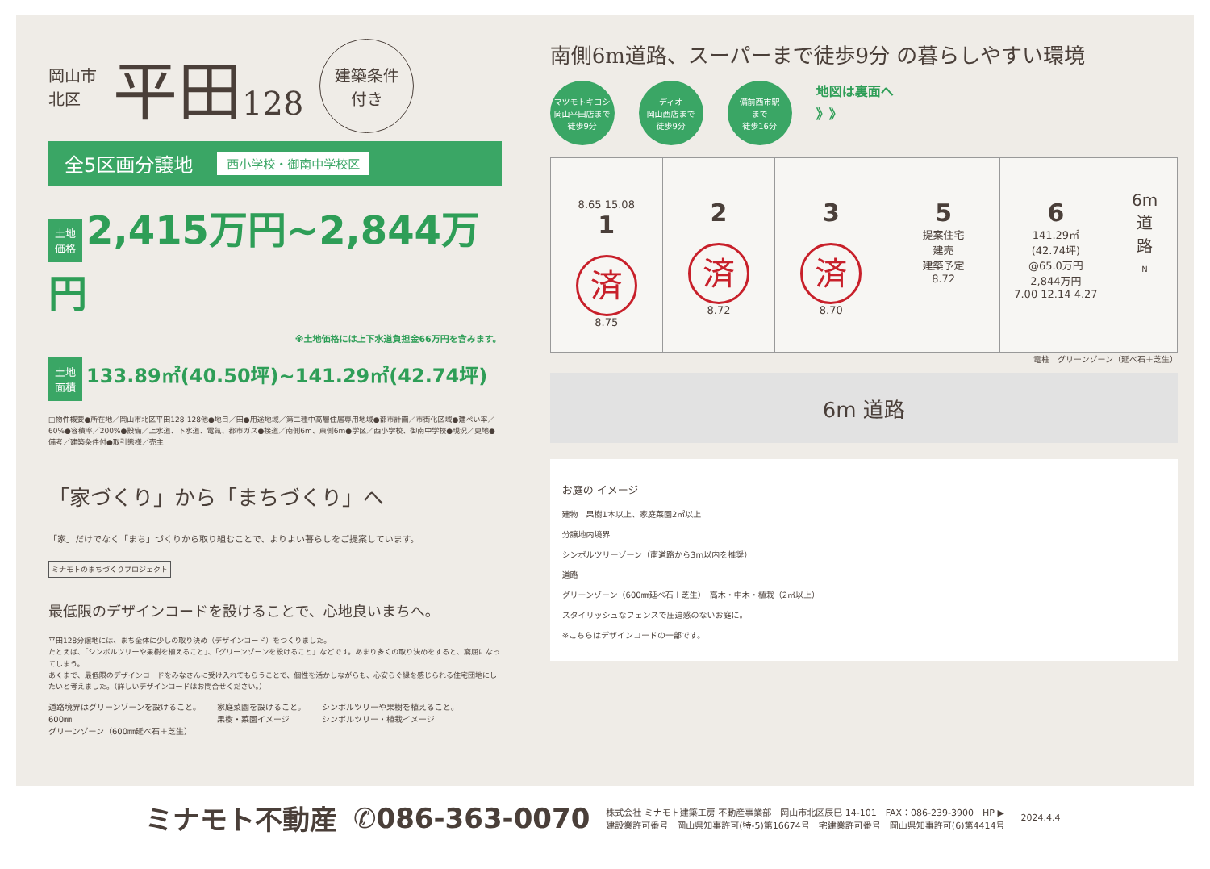岡山市
北区
平田128
建築条件
付き
全5区画分譲地 西小学校・御南中学校区
土地
価格 2,415万円~2,844万円
※土地価格には上下水道負担金66万円を含みます。
土地
面積 133.89㎡(40.50坪)~141.29㎡(42.74坪)
□物件概要●所在地／岡山市北区平田128-128他●地目／田●用途地域／第二種中高層住居専用地域●都市計画／市街化区域●建ぺい率／60%●容積率／200%●設備／上水道、下水道、電気、都市ガス●接道／南側6m、東側6m●学区／西小学校、御南中学校●現況／更地●備考／建築条件付●取引態様／売主
「家づくり」から「まちづくり」へ
「家」だけでなく「まち」づくりから取り組むことで、よりよい暮らしをご提案しています。
ミナモトのまちづくりプロジェクト
最低限のデザインコードを設けることで、心地良いまちへ。
平田128分譲地には、まち全体に少しの取り決め（デザインコード）をつくりました。
たとえば、「シンボルツリーや果樹を植えること」、「グリーンゾーンを設けること」などです。あまり多くの取り決めをすると、窮屈になってしまう。
あくまで、最低限のデザインコードをみなさんに受け入れてもらうことで、個性を活かしながらも、心安らぐ緑を感じられる住宅団地にしたいと考えました。（詳しいデザインコードはお問合せください。）
道路境界はグリーンゾーンを設けること。
600㎜
グリーンゾーン（600㎜延べ石＋芝生）
家庭菜園を設けること。
果樹・菜園イメージ
シンボルツリーや果樹を植えること。
シンボルツリー・植栽イメージ
南側6m道路、スーパーまで徒歩9分 の暮らしやすい環境
マツモトキヨシ
岡山平田店まで
徒歩9分
ディオ
岡山西店まで
徒歩9分
備前西市駅
まで
徒歩16分
地図は裏面へ
》》
8.65 15.08
1
済
8.75
2
済
8.72
3
済
8.70
5
提案住宅
建売
建築予定
8.72
6
141.29㎡
(42.74坪)
@65.0万円
2,844万円
7.00 12.14 4.27
6m
道
路
N
電柱　グリーンゾーン（延べ石＋芝生）
6m 道路
お庭の イメージ
建物　果樹1本以上、家庭菜園2㎡以上
分譲地内境界
シンボルツリーゾーン（南道路から3m以内を推奨）
道路
グリーンゾーン（600㎜延べ石＋芝生）　高木・中木・植栽（2㎡以上）
スタイリッシュなフェンスで圧迫感のないお庭に。
※こちらはデザインコードの一部です。
ミナモト不動産 ✆086-363-0070
株式会社 ミナモト建築工房 不動産事業部　岡山市北区辰巳 14-101　FAX：086-239-3900　HP ▶
建設業許可番号　岡山県知事許可(特-5)第16674号　宅建業許可番号　岡山県知事許可(6)第4414号
2024.4.4